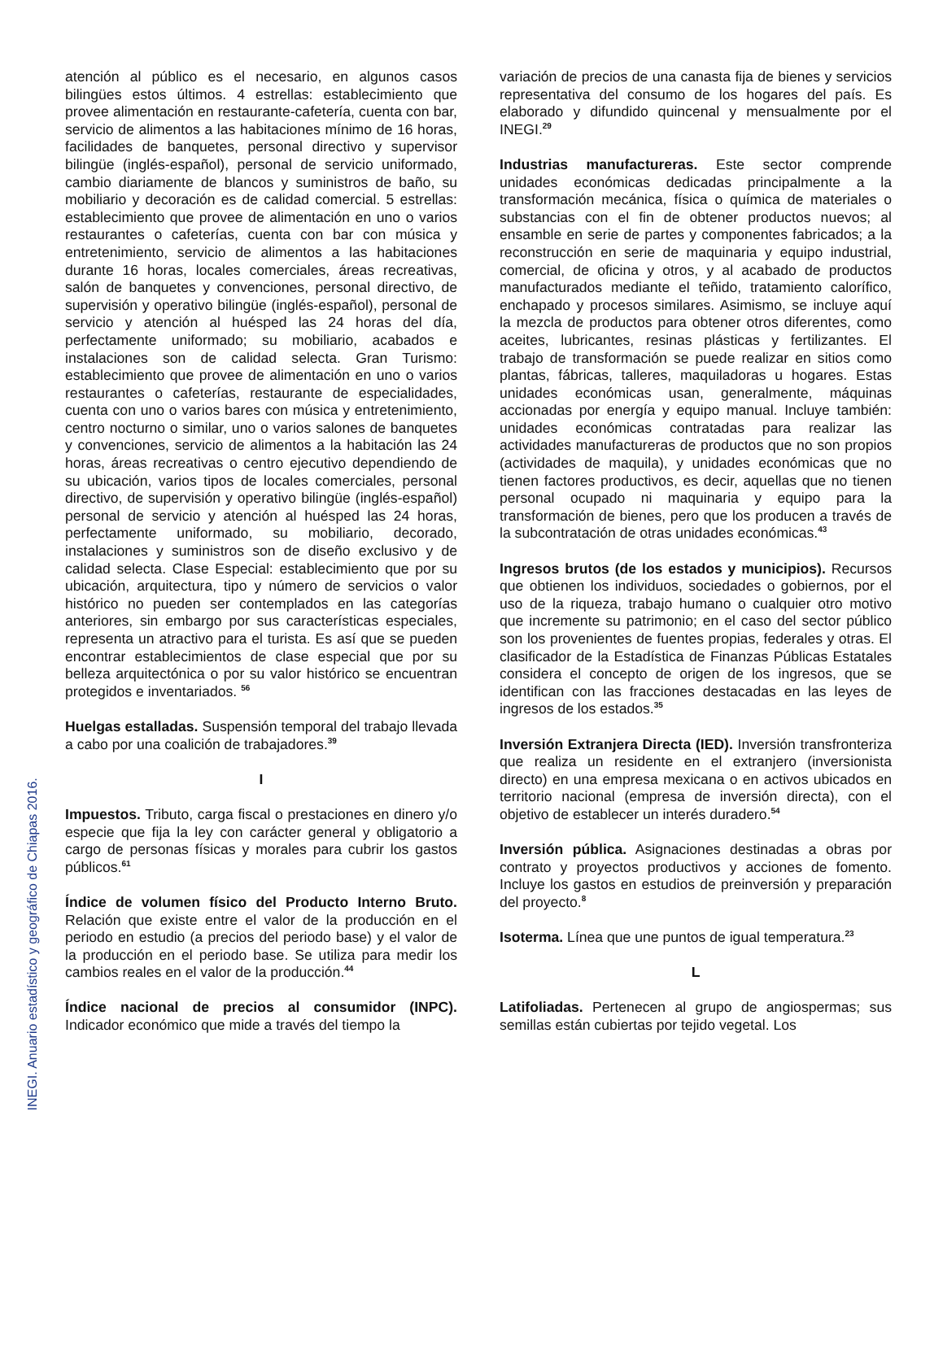INEGI. Anuario estadístico y geográfico de Chiapas 2016.
atención al público es el necesario, en algunos casos bilingües estos últimos. 4 estrellas: establecimiento que provee alimentación en restaurante-cafetería, cuenta con bar, servicio de alimentos a las habitaciones mínimo de 16 horas, facilidades de banquetes, personal directivo y supervisor bilingüe (inglés-español), personal de servicio uniformado, cambio diariamente de blancos y suministros de baño, su mobiliario y decoración es de calidad comercial. 5 estrellas: establecimiento que provee de alimentación en uno o varios restaurantes o cafeterías, cuenta con bar con música y entretenimiento, servicio de alimentos a las habitaciones durante 16 horas, locales comerciales, áreas recreativas, salón de banquetes y convenciones, personal directivo, de supervisión y operativo bilingüe (inglés-español), personal de servicio y atención al huésped las 24 horas del día, perfectamente uniformado; su mobiliario, acabados e instalaciones son de calidad selecta. Gran Turismo: establecimiento que provee de alimentación en uno o varios restaurantes o cafeterías, restaurante de especialidades, cuenta con uno o varios bares con música y entretenimiento, centro nocturno o similar, uno o varios salones de banquetes y convenciones, servicio de alimentos a la habitación las 24 horas, áreas recreativas o centro ejecutivo dependiendo de su ubicación, varios tipos de locales comerciales, personal directivo, de supervisión y operativo bilingüe (inglés-español) personal de servicio y atención al huésped las 24 horas, perfectamente uniformado, su mobiliario, decorado, instalaciones y suministros son de diseño exclusivo y de calidad selecta. Clase Especial: establecimiento que por su ubicación, arquitectura, tipo y número de servicios o valor histórico no pueden ser contemplados en las categorías anteriores, sin embargo por sus características especiales, representa un atractivo para el turista. Es así que se pueden encontrar establecimientos de clase especial que por su belleza arquitectónica o por su valor histórico se encuentran protegidos e inventariados. <sup>56</sup>
Huelgas estalladas. Suspensión temporal del trabajo llevada a cabo por una coalición de trabajadores.<sup>39</sup>
I
Impuestos. Tributo, carga fiscal o prestaciones en dinero y/o especie que fija la ley con carácter general y obligatorio a cargo de personas físicas y morales para cubrir los gastos públicos.<sup>61</sup>
Índice de volumen físico del Producto Interno Bruto. Relación que existe entre el valor de la producción en el periodo en estudio (a precios del periodo base) y el valor de la producción en el periodo base. Se utiliza para medir los cambios reales en el valor de la producción.<sup>44</sup>
Índice nacional de precios al consumidor (INPC). Indicador económico que mide a través del tiempo la
variación de precios de una canasta fija de bienes y servicios representativa del consumo de los hogares del país. Es elaborado y difundido quincenal y mensualmente por el INEGI.<sup>29</sup>
Industrias manufactureras. Este sector comprende unidades económicas dedicadas principalmente a la transformación mecánica, física o química de materiales o substancias con el fin de obtener productos nuevos; al ensamble en serie de partes y componentes fabricados; a la reconstrucción en serie de maquinaria y equipo industrial, comercial, de oficina y otros, y al acabado de productos manufacturados mediante el teñido, tratamiento calorífico, enchapado y procesos similares. Asimismo, se incluye aquí la mezcla de productos para obtener otros diferentes, como aceites, lubricantes, resinas plásticas y fertilizantes. El trabajo de transformación se puede realizar en sitios como plantas, fábricas, talleres, maquiladoras u hogares. Estas unidades económicas usan, generalmente, máquinas accionadas por energía y equipo manual. Incluye también: unidades económicas contratadas para realizar las actividades manufactureras de productos que no son propios (actividades de maquila), y unidades económicas que no tienen factores productivos, es decir, aquellas que no tienen personal ocupado ni maquinaria y equipo para la transformación de bienes, pero que los producen a través de la subcontratación de otras unidades económicas.<sup>43</sup>
Ingresos brutos (de los estados y municipios). Recursos que obtienen los individuos, sociedades o gobiernos, por el uso de la riqueza, trabajo humano o cualquier otro motivo que incremente su patrimonio; en el caso del sector público son los provenientes de fuentes propias, federales y otras. El clasificador de la Estadística de Finanzas Públicas Estatales considera el concepto de origen de los ingresos, que se identifican con las fracciones destacadas en las leyes de ingresos de los estados.<sup>35</sup>
Inversión Extranjera Directa (IED). Inversión transfronteriza que realiza un residente en el extranjero (inversionista directo) en una empresa mexicana o en activos ubicados en territorio nacional (empresa de inversión directa), con el objetivo de establecer un interés duradero.<sup>54</sup>
Inversión pública. Asignaciones destinadas a obras por contrato y proyectos productivos y acciones de fomento. Incluye los gastos en estudios de preinversión y preparación del proyecto.<sup>8</sup>
Isoterma. Línea que une puntos de igual temperatura.<sup>23</sup>
L
Latifoliadas. Pertenecen al grupo de angiospermas; sus semillas están cubiertas por tejido vegetal. Los